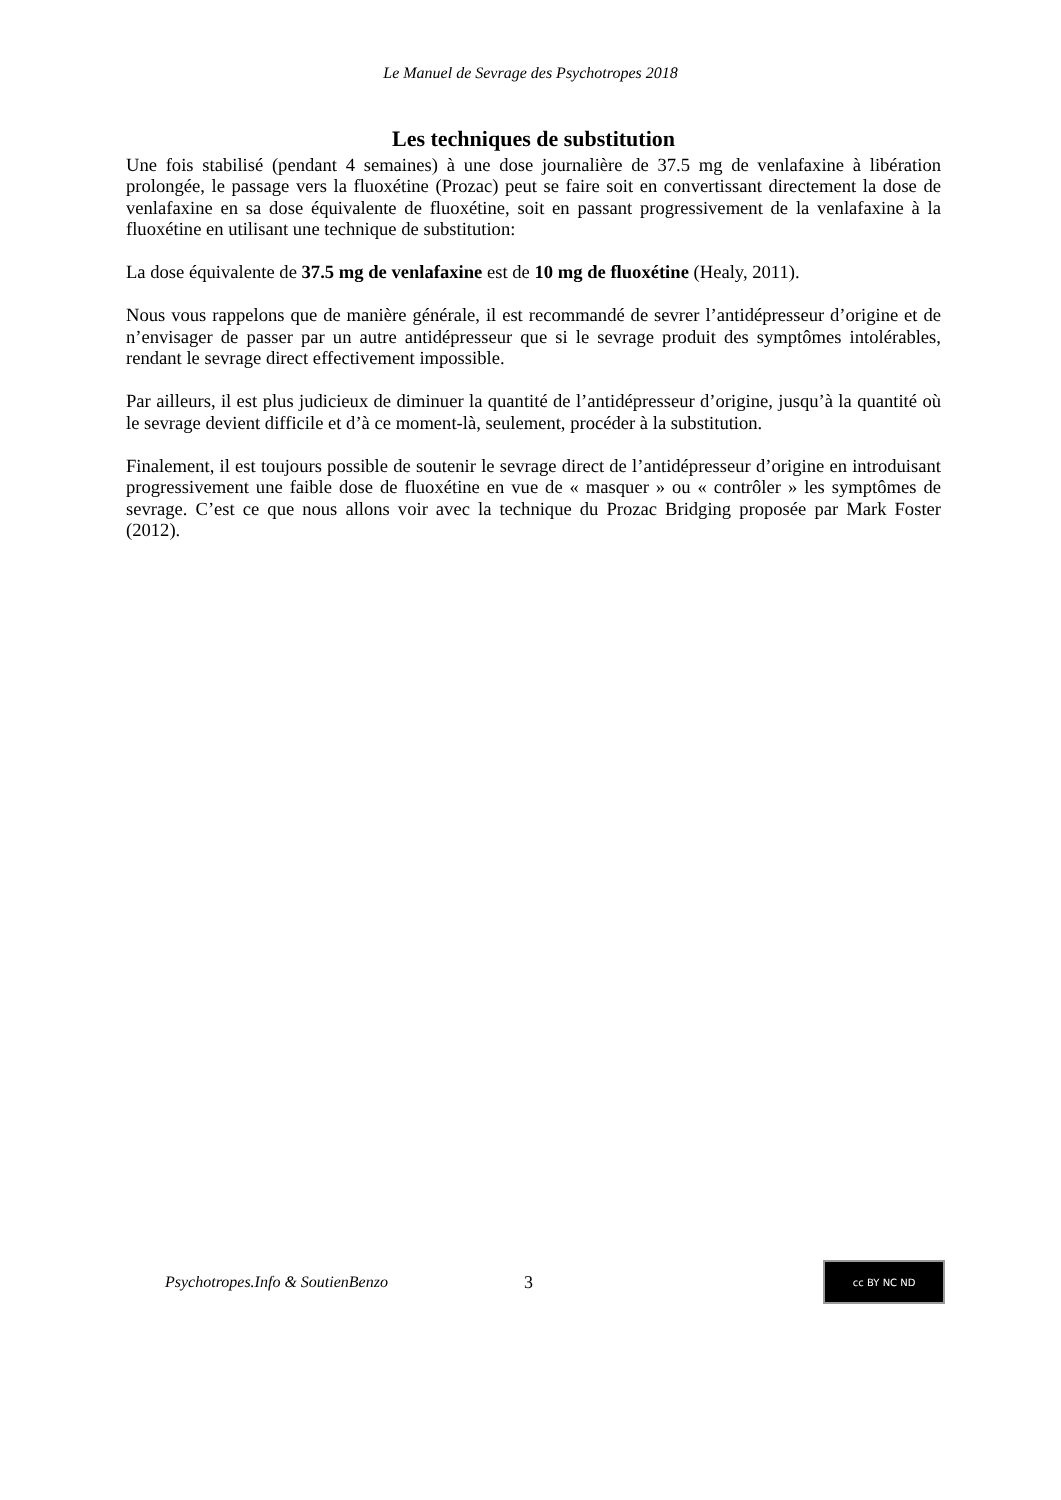Le Manuel de Sevrage des Psychotropes 2018
Les techniques de substitution
Une fois stabilisé (pendant 4 semaines) à une dose journalière de 37.5 mg de venlafaxine à libération prolongée, le passage vers la fluoxétine (Prozac) peut se faire soit en convertissant directement la dose de venlafaxine en sa dose équivalente de fluoxétine, soit en passant progressivement de la venlafaxine à la fluoxétine en utilisant une technique de substitution:
La dose équivalente de 37.5 mg de venlafaxine est de 10 mg de fluoxétine (Healy, 2011).
Nous vous rappelons que de manière générale, il est recommandé de sevrer l’antidépresseur d’origine et de n’envisager de passer par un autre antidépresseur que si le sevrage produit des symptômes intolérables, rendant le sevrage direct effectivement impossible.
Par ailleurs, il est plus judicieux de diminuer la quantité de l’antidépresseur d’origine, jusqu’à la quantité où le sevrage devient difficile et d’à ce moment-là, seulement, procéder à la substitution.
Finalement, il est toujours possible de soutenir le sevrage direct de l’antidépresseur d’origine en introduisant progressivement une faible dose de fluoxétine en vue de « masquer » ou « contrôler » les symptômes de sevrage. C’est ce que nous allons voir avec la technique du Prozac Bridging proposée par Mark Foster (2012).
Psychotropes.Info & SoutienBenzo 3
cc BY NC ND